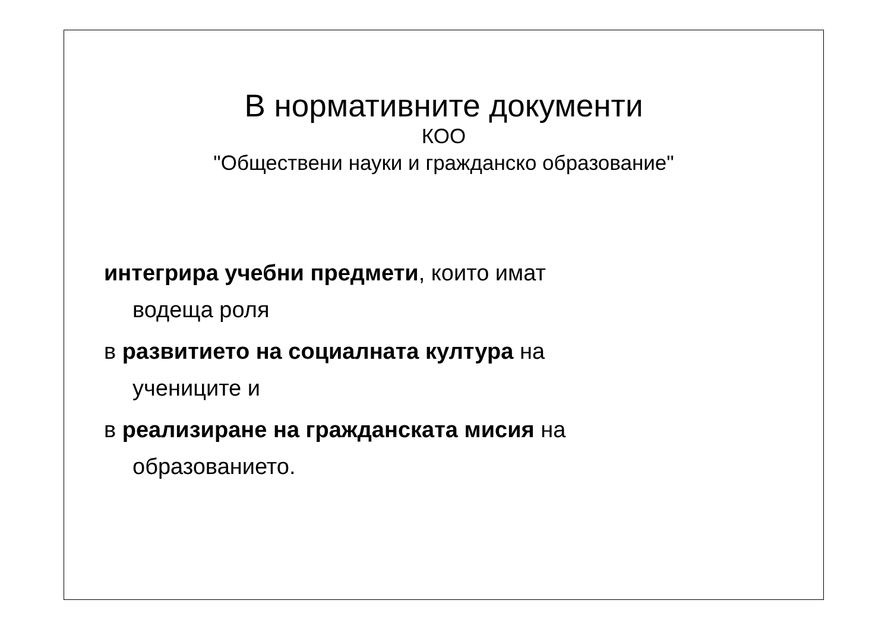В нормативните документи
КОО
"Обществени науки и гражданско образование"
интегрира учебни предмети, които имат
водеща роля
в развитието на социалната култура на
учениците и
в реализиране на гражданската мисия на
образованието.